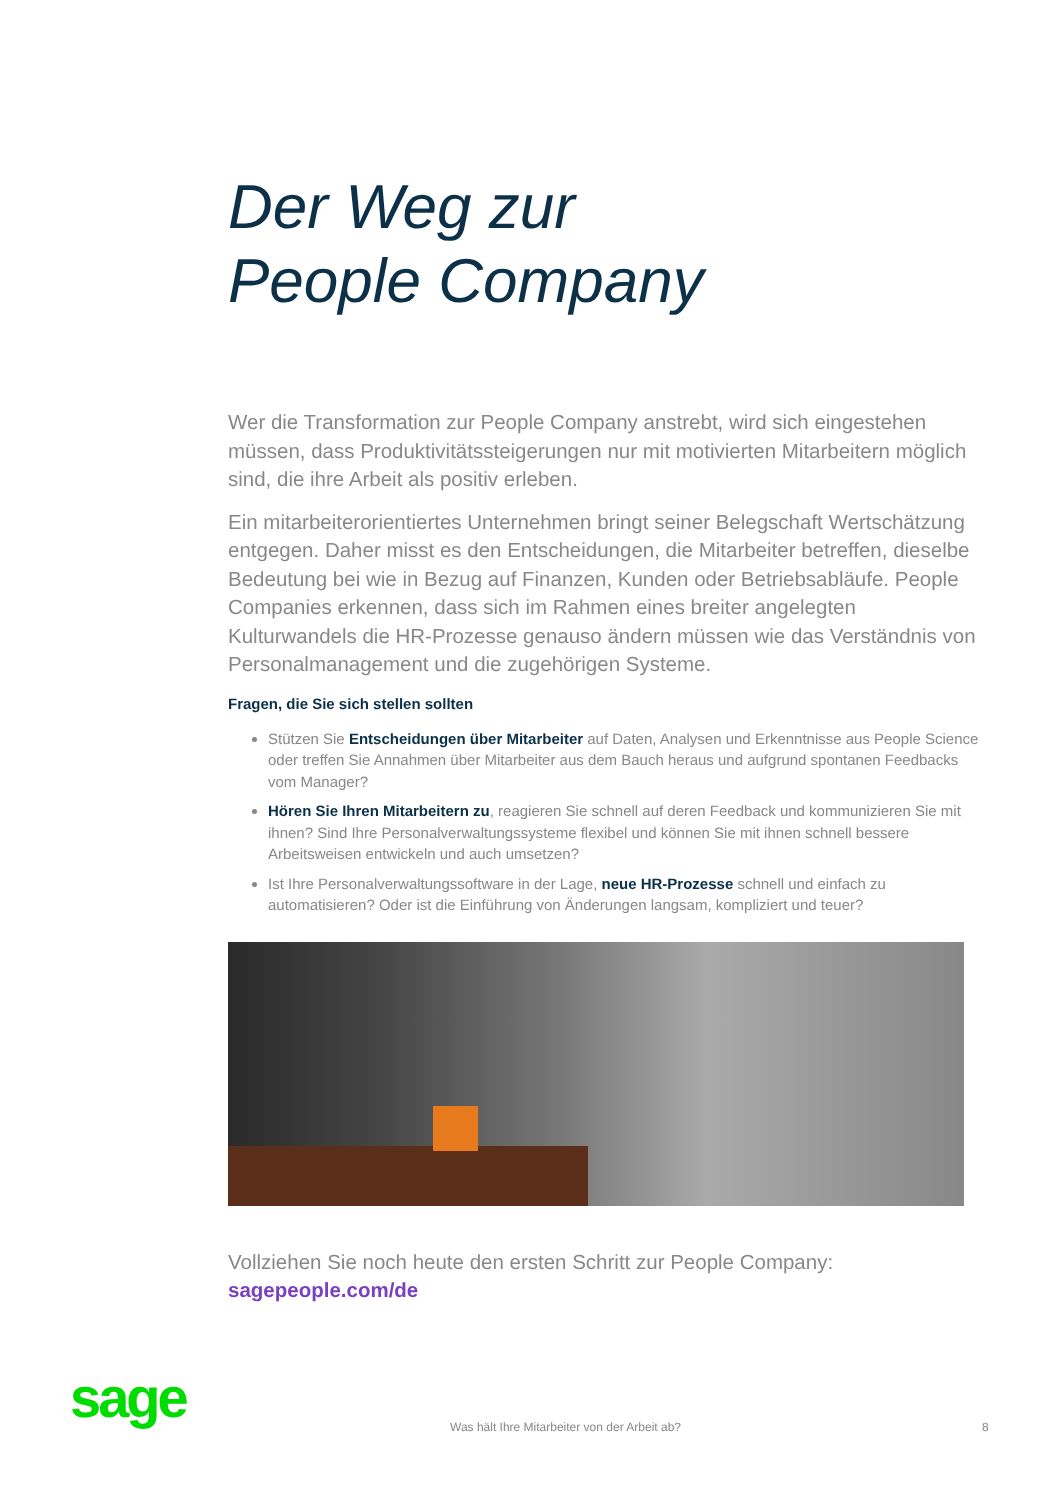Der Weg zur
People Company
Wer die Transformation zur People Company anstrebt, wird sich eingestehen müssen, dass Produktivitätssteigerungen nur mit motivierten Mitarbeitern möglich sind, die ihre Arbeit als positiv erleben.
Ein mitarbeiterorientiertes Unternehmen bringt seiner Belegschaft Wertschätzung entgegen. Daher misst es den Entscheidungen, die Mitarbeiter betreffen, dieselbe Bedeutung bei wie in Bezug auf Finanzen, Kunden oder Betriebsabläufe. People Companies erkennen, dass sich im Rahmen eines breiter angelegten Kulturwandels die HR-Prozesse genauso ändern müssen wie das Verständnis von Personalmanagement und die zugehörigen Systeme.
Fragen, die Sie sich stellen sollten
Stützen Sie Entscheidungen über Mitarbeiter auf Daten, Analysen und Erkenntnisse aus People Science oder treffen Sie Annahmen über Mitarbeiter aus dem Bauch heraus und aufgrund spontanen Feedbacks vom Manager?
Hören Sie Ihren Mitarbeitern zu, reagieren Sie schnell auf deren Feedback und kommunizieren Sie mit ihnen? Sind Ihre Personalverwaltungssysteme flexibel und können Sie mit ihnen schnell bessere Arbeitsweisen entwickeln und auch umsetzen?
Ist Ihre Personalverwaltungssoftware in der Lage, neue HR-Prozesse schnell und einfach zu automatisieren? Oder ist die Einführung von Änderungen langsam, kompliziert und teuer?
Vollziehen Sie noch heute den ersten Schritt zur People Company:
sagepeople.com/de
sage
Was hält Ihre Mitarbeiter von der Arbeit ab?
8